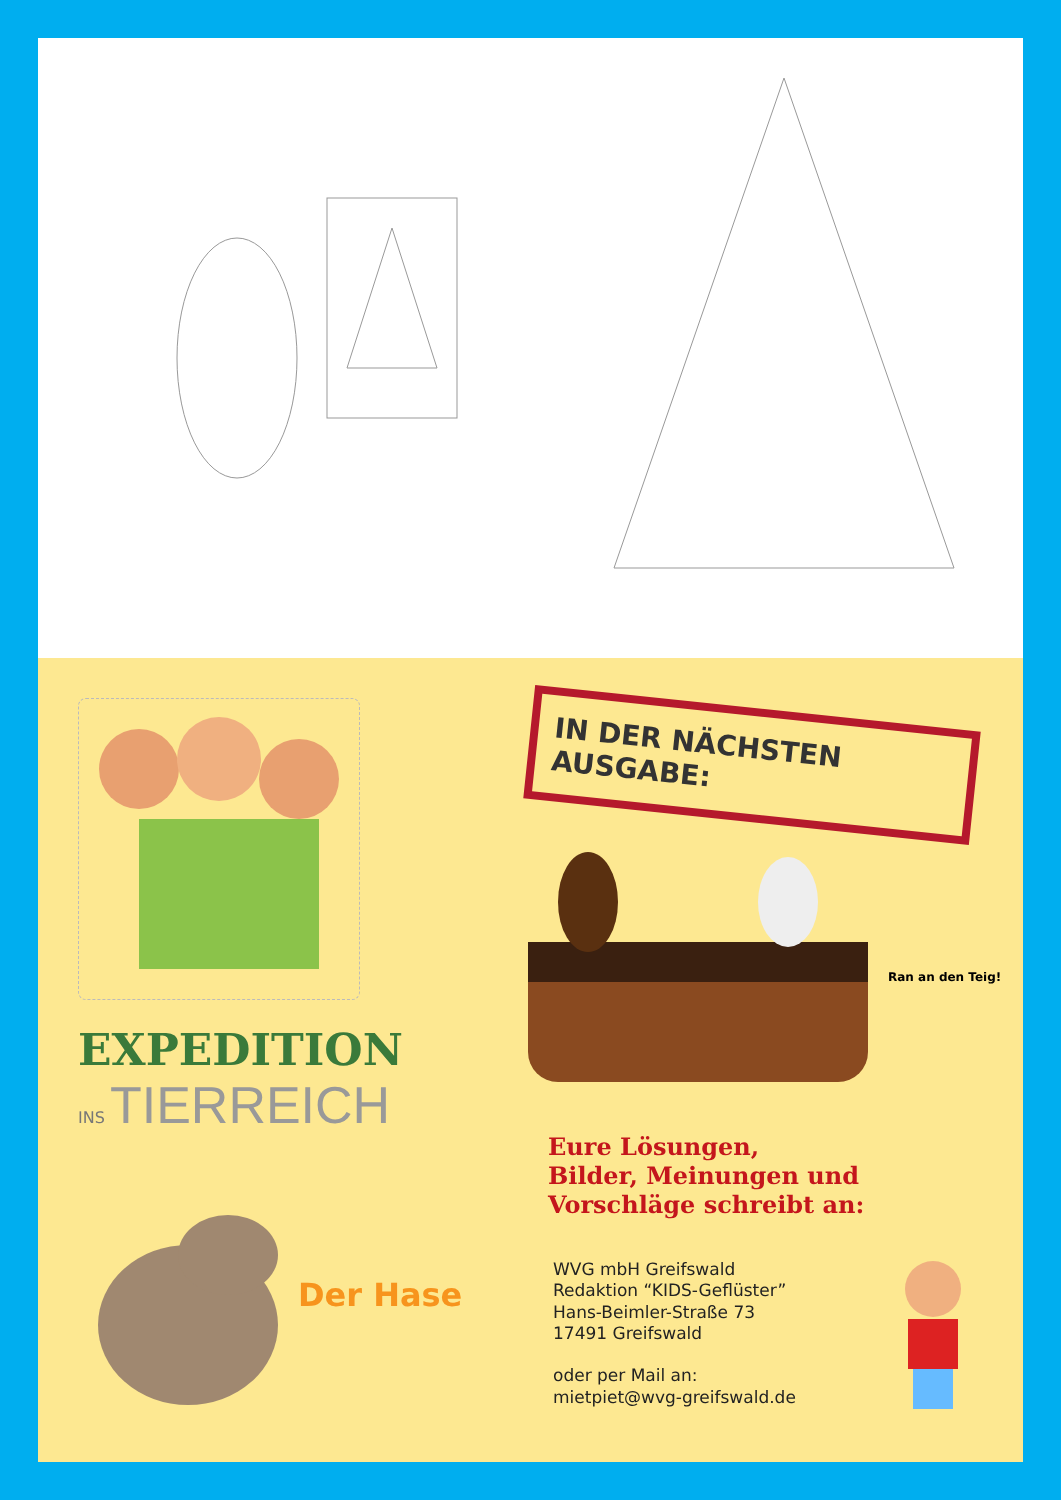EXPEDITION
INS TIERREICH
Der Hase
IN DER NÄCHSTEN
AUSGABE:
Ran an den Teig!
Eure Lösungen,
Bilder, Meinungen und
Vorschläge schreibt an:
WVG mbH Greifswald
Redaktion “KIDS-Geflüster”
Hans-Beimler-Straße 73
17491 Greifswald
oder per Mail an:
mietpiet@wvg-greifswald.de